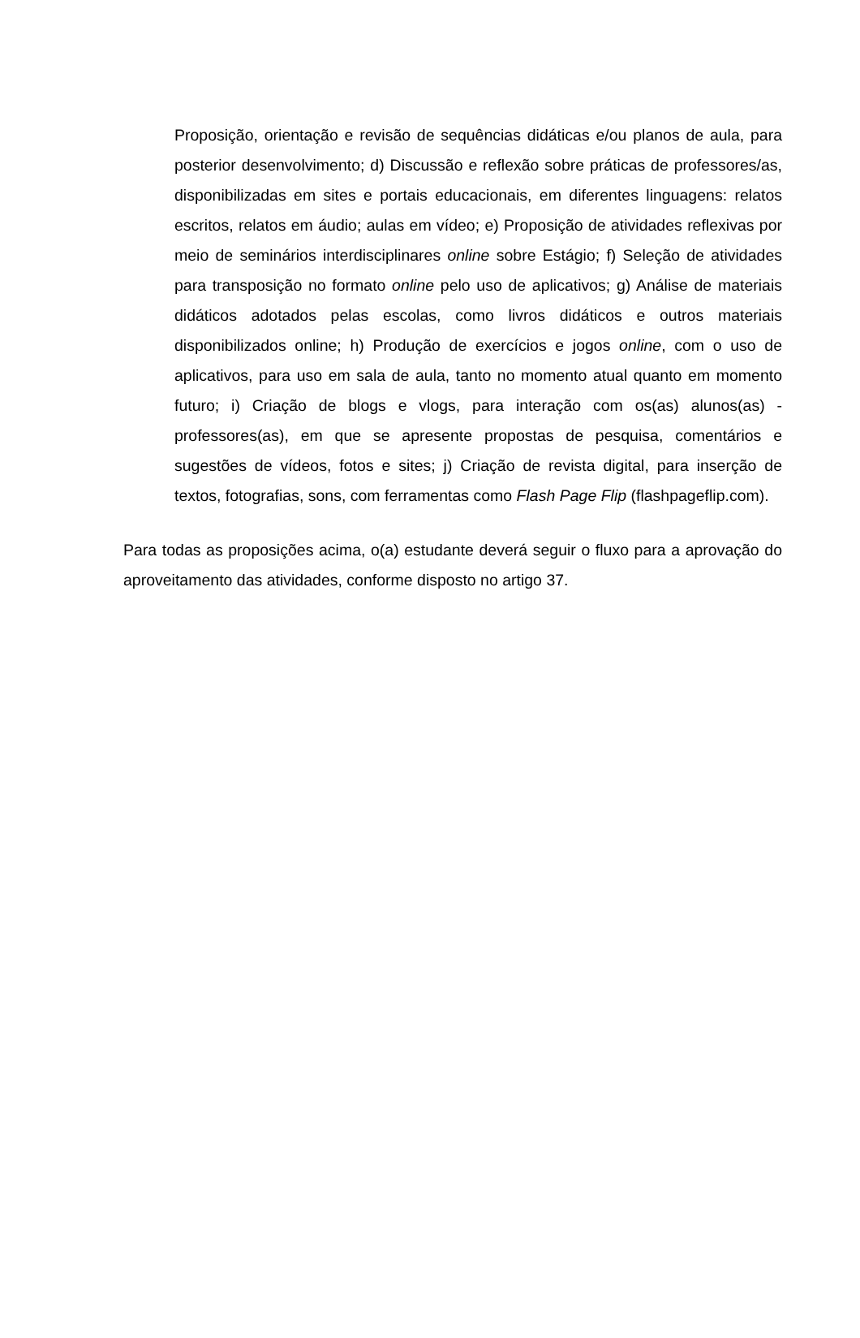Proposição, orientação e revisão de sequências didáticas e/ou planos de aula, para posterior desenvolvimento; d) Discussão e reflexão sobre práticas de professores/as, disponibilizadas em sites e portais educacionais, em diferentes linguagens: relatos escritos, relatos em áudio; aulas em vídeo; e) Proposição de atividades reflexivas por meio de seminários interdisciplinares online sobre Estágio; f) Seleção de atividades para transposição no formato online pelo uso de aplicativos; g) Análise de materiais didáticos adotados pelas escolas, como livros didáticos e outros materiais disponibilizados online; h) Produção de exercícios e jogos online, com o uso de aplicativos, para uso em sala de aula, tanto no momento atual quanto em momento futuro; i) Criação de blogs e vlogs, para interação com os(as) alunos(as) - professores(as), em que se apresente propostas de pesquisa, comentários e sugestões de vídeos, fotos e sites; j) Criação de revista digital, para inserção de textos, fotografias, sons, com ferramentas como Flash Page Flip (flashpageflip.com).
Para todas as proposições acima, o(a) estudante deverá seguir o fluxo para a aprovação do aproveitamento das atividades, conforme disposto no artigo 37.